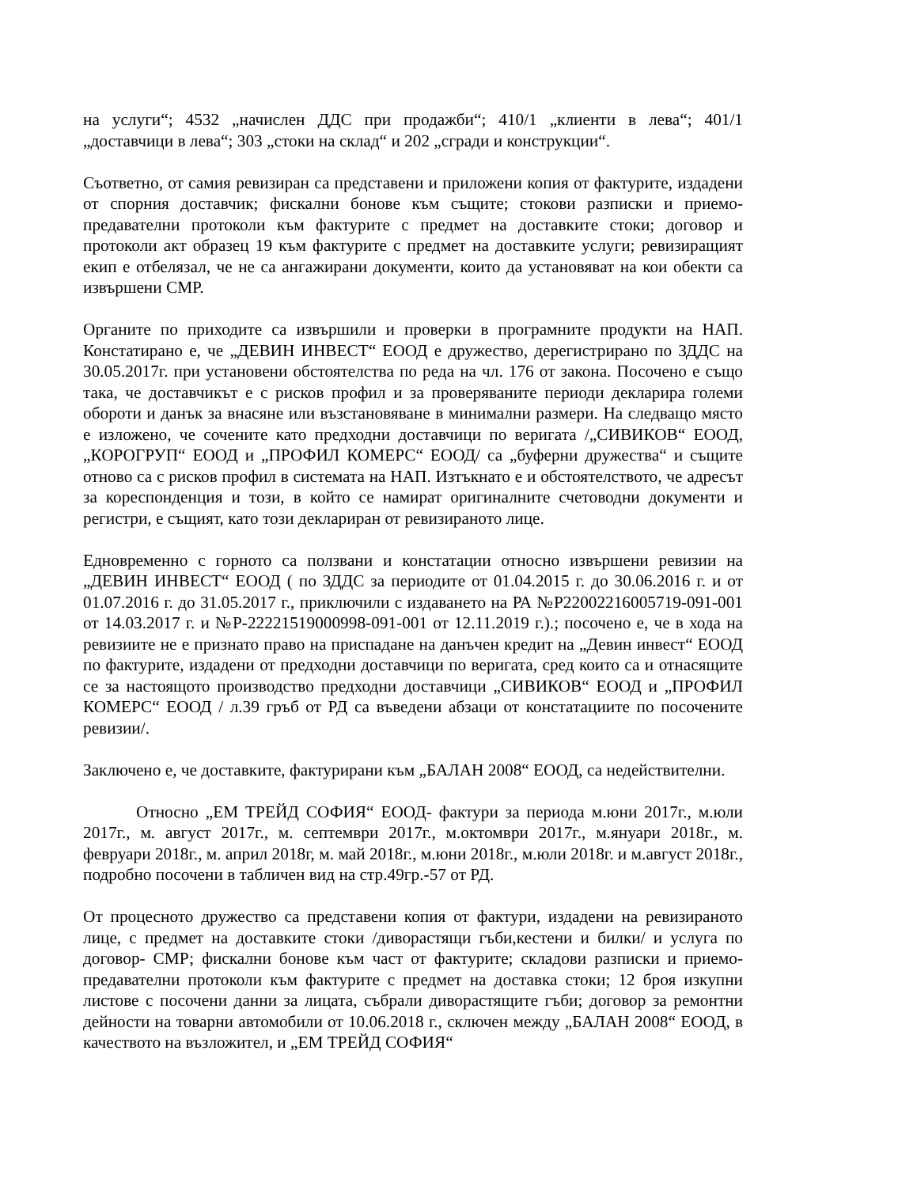на услуги“; 4532 „начислен ДДС при продажби“; 410/1 „клиенти в лева“; 401/1 „доставчици в лева“; 303 „стоки на склад“ и 202 „сгради и конструкции“.
Съответно, от самия ревизиран са представени и приложени копия от фактурите, издадени от спорния доставчик; фискални бонове към същите; стокови разписки и приемо-предавателни протоколи към фактурите с предмет на доставките стоки; договор и протоколи акт образец 19 към фактурите с предмет на доставките услуги; ревизиращият екип е отбелязал, че не са ангажирани документи, които да установяват на кои обекти са извършени СМР.
Органите по приходите са извършили и проверки в програмните продукти на НАП. Констатирано е, че „ДЕВИН ИНВЕСТ“ ЕООД е дружество, дерегистрирано по ЗДДС на 30.05.2017г. при установени обстоятелства по реда на чл. 176 от закона. Посочено е също така, че доставчикът е с рисков профил и за проверяваните периоди декларира големи обороти и данък за внасяне или възстановяване в минимални размери. На следващо място е изложено, че сочените като предходни доставчици по веригата /„СИВИКОВ“ ЕООД, „КОРОГРУП“ ЕООД и „ПРОФИЛ КОМЕРС“ ЕООД/ са „буферни дружества“ и същите отново са с рисков профил в системата на НАП. Изтъкнато е и обстоятелството, че адресът за кореспонденция и този, в който се намират оригиналните счетоводни документи и регистри, е същият, като този деклариран от ревизираното лице.
Едновременно с горното са ползвани и констатации относно извършени ревизии на „ДЕВИН ИНВЕСТ“ ЕООД ( по ЗДДС за периодите от 01.04.2015 г. до 30.06.2016 г. и от 01.07.2016 г. до 31.05.2017 г., приключили с издаването на РА №Р22002216005719-091-001 от 14.03.2017 г. и №Р-22221519000998-091-001 от 12.11.2019 г.).; посочено е, че в хода на ревизиите не е признато право на приспадане на данъчен кредит на „Девин инвест“ ЕООД по фактурите, издадени от предходни доставчици по веригата, сред които са и отнасящите се за настоящото производство предходни доставчици „СИВИКОВ“ ЕООД и „ПРОФИЛ КОМЕРС“ ЕООД / л.39 гръб от РД са въведени абзаци от констатациите по посочените ревизии/.
Заключено е, че доставките, фактурирани към „БАЛАН 2008“ ЕООД, са недействителни.
Относно „ЕМ ТРЕЙД СОФИЯ“ ЕООД- фактури за периода м.юни 2017г., м.юли 2017г., м. август 2017г., м. септември 2017г., м.октомври 2017г., м.януари 2018г., м. февруари 2018г., м. април 2018г, м. май 2018г., м.юни 2018г., м.юли 2018г. и м.август 2018г., подробно посочени в табличен вид на стр.49гр.-57 от РД.
От процесното дружество са представени копия от фактури, издадени на ревизираното лице, с предмет на доставките стоки /диворастящи гъби,кестени и билки/ и услуга по договор- СМР; фискални бонове към част от фактурите; складови разписки и приемо-предавателни протоколи към фактурите с предмет на доставка стоки; 12 броя изкупни листове с посочени данни за лицата, събрали диворастящите гъби; договор за ремонтни дейности на товарни автомобили от 10.06.2018 г., сключен между „БАЛАН 2008“ ЕООД, в качеството на възложител, и „ЕМ ТРЕЙД СОФИЯ“